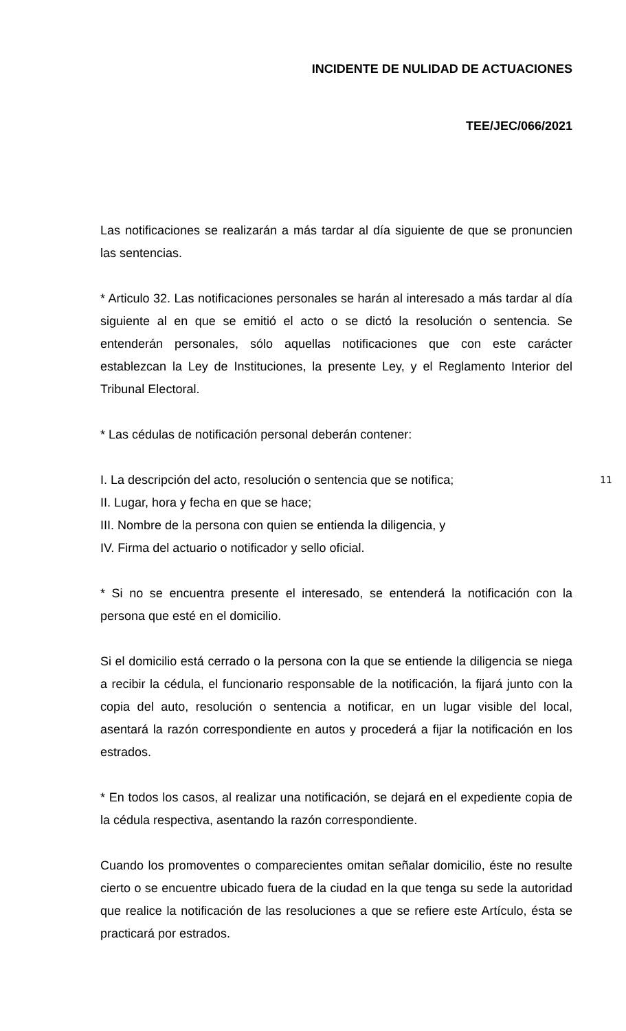INCIDENTE DE NULIDAD DE ACTUACIONES
TEE/JEC/066/2021
Las notificaciones se realizarán a más tardar al día siguiente de que se pronuncien las sentencias.
* Articulo 32. Las notificaciones personales se harán al interesado a más tardar al día siguiente al en que se emitió el acto o se dictó la resolución o sentencia. Se entenderán personales, sólo aquellas notificaciones que con este carácter establezcan la Ley de Instituciones, la presente Ley, y el Reglamento Interior del Tribunal Electoral.
* Las cédulas de notificación personal deberán contener:
I. La descripción del acto, resolución o sentencia que se notifica; 11
II. Lugar, hora y fecha en que se hace;
III. Nombre de la persona con quien se entienda la diligencia, y
IV. Firma del actuario o notificador y sello oficial.
* Si no se encuentra presente el interesado, se entenderá la notificación con la persona que esté en el domicilio.
Si el domicilio está cerrado o la persona con la que se entiende la diligencia se niega a recibir la cédula, el funcionario responsable de la notificación, la fijará junto con la copia del auto, resolución o sentencia a notificar, en un lugar visible del local, asentará la razón correspondiente en autos y procederá a fijar la notificación en los estrados.
* En todos los casos, al realizar una notificación, se dejará en el expediente copia de la cédula respectiva, asentando la razón correspondiente.
Cuando los promoventes o comparecientes omitan señalar domicilio, éste no resulte cierto o se encuentre ubicado fuera de la ciudad en la que tenga su sede la autoridad que realice la notificación de las resoluciones a que se refiere este Artículo, ésta se practicará por estrados.